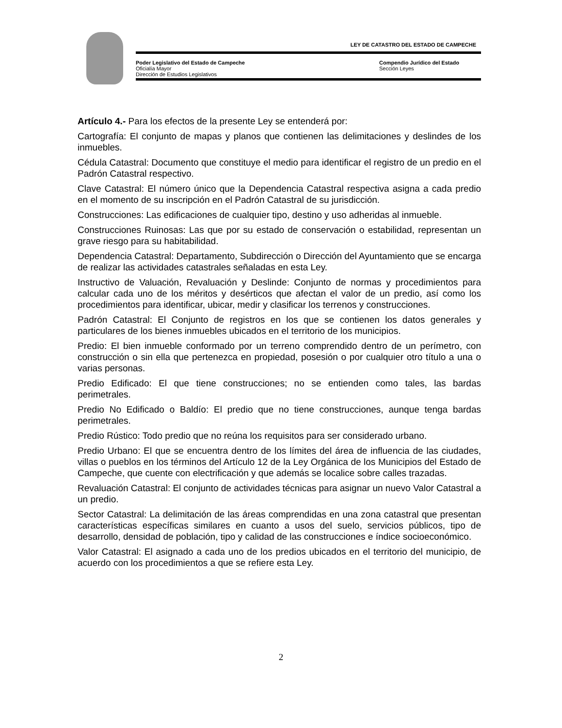LEY DE CATASTRO DEL ESTADO DE CAMPECHE
Poder Legislativo del Estado de Campeche
Oficialía Mayor
Dirección de Estudios Legislativos
Compendio Jurídico del Estado
Sección Leyes
Artículo 4.- Para los efectos de la presente Ley se entenderá por:
Cartografía: El conjunto de mapas y planos que contienen las delimitaciones y deslindes de los inmuebles.
Cédula Catastral: Documento que constituye el medio para identificar el registro de un predio en el Padrón Catastral respectivo.
Clave Catastral: El número único que la Dependencia Catastral respectiva asigna a cada predio en el momento de su inscripción en el Padrón Catastral de su jurisdicción.
Construcciones: Las edificaciones de cualquier tipo, destino y uso adheridas al inmueble.
Construcciones Ruinosas: Las que por su estado de conservación o estabilidad, representan un grave riesgo para su habitabilidad.
Dependencia Catastral: Departamento, Subdirección o Dirección del Ayuntamiento que se encarga de realizar las actividades catastrales señaladas en esta Ley.
Instructivo de Valuación, Revaluación y Deslinde: Conjunto de normas y procedimientos para calcular cada uno de los méritos y desérticos que afectan el valor de un predio, así como los procedimientos para identificar, ubicar, medir y clasificar los terrenos y construcciones.
Padrón Catastral: El Conjunto de registros en los que se contienen los datos generales y particulares de los bienes inmuebles ubicados en el territorio de los municipios.
Predio: El bien inmueble conformado por un terreno comprendido dentro de un perímetro, con construcción o sin ella que pertenezca en propiedad, posesión o por cualquier otro título a una o varias personas.
Predio Edificado: El que tiene construcciones; no se entienden como tales, las bardas perimetrales.
Predio No Edificado o Baldío: El predio que no tiene construcciones, aunque tenga bardas perimetrales.
Predio Rústico: Todo predio que no reúna los requisitos para ser considerado urbano.
Predio Urbano: El que se encuentra dentro de los límites del área de influencia de las ciudades, villas o pueblos en los términos del Artículo 12 de la Ley Orgánica de los Municipios del Estado de Campeche, que cuente con electrificación y que además se localice sobre calles trazadas.
Revaluación Catastral: El conjunto de actividades técnicas para asignar un nuevo Valor Catastral a un predio.
Sector Catastral: La delimitación de las áreas comprendidas en una zona catastral que presentan características específicas similares en cuanto a usos del suelo, servicios públicos, tipo de desarrollo, densidad de población, tipo y calidad de las construcciones e índice socioeconómico.
Valor Catastral: El asignado a cada uno de los predios ubicados en el territorio del municipio, de acuerdo con los procedimientos a que se refiere esta Ley.
2